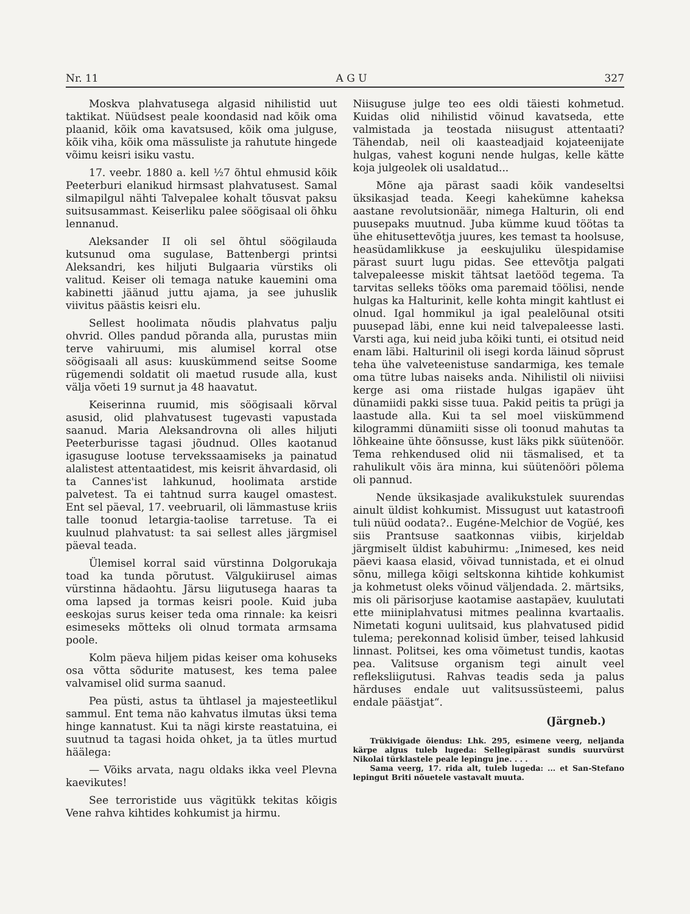Nr. 11 A G U 327
Moskva plahvatusega algasid nihilistid uut taktikat. Nüüdsest peale koondasid nad kõik oma plaanid, kõik oma kavatsused, kõik oma julguse, kõik viha, kõik oma mässuliste ja rahutute hingede võimu keisri isiku vastu.
17. veebr. 1880 a. kell ½7 õhtul ehmusid kõik Peeterburi elanikud hirmsast plahvatusest. Samal silmapilgul nähti Talvepalee kohalt tõusvat paksu suitsusammast. Keiserliku palee söögisaal oli õhku lennanud.
Aleksander II oli sel õhtul söögilauda kutsunud oma sugulase, Battenbergi printsi Aleksandri, kes hiljuti Bulgaaria vürstiks oli valitud. Keiser oli temaga natuke kauemini oma kabinetti jäänud juttu ajama, ja see juhuslik viivitus päästis keisri elu.
Sellest hoolimata nõudis plahvatus palju ohvrid. Olles pandud põranda alla, purustas miin terve vahiruumi, mis alumisel korral otse söögisaali all asus: kuuskümmend seitse Soome rügemendi soldatit oli maetud rusude alla, kust välja võeti 19 surnut ja 48 haavatut.
Keiserinna ruumid, mis söögisaali kõrval asusid, olid plahvatusest tugevasti vapustada saanud. Maria Aleksandrovna oli alles hiljuti Peeterburisse tagasi jõudnud. Olles kaotanud igasuguse lootuse tervekssaamiseks ja painatud alalistest attentaatidest, mis keisrit ähvardasid, oli ta Cannes'ist lahkunud, hoolimata arstide palvetest. Ta ei tahtnud surra kaugel omastest. Ent sel päeval, 17. veebruaril, oli lämmastuse kriis talle toonud letargia-taolise tarretuse. Ta ei kuulnud plahvatust: ta sai sellest alles järgmisel päeval teada.
Ülemisel korral said vürstinna Dolgorukaja toad ka tunda põrutust. Välgukiirusel aimas vürstinna hädaohtu. Järsu liigutusega haaras ta oma lapsed ja tormas keisri poole. Kuid juba eeskojas surus keiser teda oma rinnale: ka keisri esimeseks mõtteks oli olnud tormata armsama poole.
Kolm päeva hiljem pidas keiser oma kohuseks osa võtta sõdurite matusest, kes tema palee valvamisel olid surma saanud.
Pea püsti, astus ta ühtlasel ja majesteetlikul sammul. Ent tema näo kahvatus ilmutas üksi tema hinge kannatust. Kui ta nägi kirste reastatuina, ei suutnud ta tagasi hoida ohket, ja ta ütles murtud häälega:
— Võiks arvata, nagu oldaks ikka veel Plevna kaevikutes!
See terroristide uus vägitükk tekitas kõigis Vene rahva kihtides kohkumist ja hirmu.
Niisuguse julge teo ees oldi täiesti kohmetud. Kuidas olid nihilistid võinud kavatseda, ette valmistada ja teostada niisugust attentaati? Tähendab, neil oli kaasteadjaid kojateenijate hulgas, vahest koguni nende hulgas, kelle kätte koja julgeolek oli usaldatud...
Mõne aja pärast saadi kõik vandeseltsi üksikasjad teada. Keegi kahekümne kaheksa aastane revolutsionäär, nimega Halturin, oli end puusepaks muutnud. Juba kümme kuud töötas ta ühe ehitusettevõtja juures, kes temast ta hoolsuse, heasüdamlikkuse ja eeskujuliku ülespidamise pärast suurt lugu pidas. See ettevõtja palgati talvepaleesse miskit tähtsat laetööd tegema. Ta tarvitas selleks tööks oma paremaid töölisi, nende hulgas ka Halturinit, kelle kohta mingit kahtlust ei olnud. Igal hommikul ja igal pealelõunal otsiti puusepad läbi, enne kui neid talvepaleesse lasti. Varsti aga, kui neid juba kõiki tunti, ei otsitud neid enam läbi. Halturinil oli isegi korda läinud sõprust teha ühe valveteenistuse sandarmiga, kes temale oma tütre lubas naiseks anda. Nihilistil oli niiviisi kerge asi oma riistade hulgas igapäev üht dünamiidi pakki sisse tuua. Pakid peitis ta prügi ja laastude alla. Kui ta sel moel viiskümmend kilogrammi dünamiiti sisse oli toonud mahutas ta lõhkeaine ühte õõnsusse, kust läks pikk süütenöör. Tema rehkendused olid nii täsmalised, et ta rahulikult võis ära minna, kui süütenööri põlema oli pannud.
Nende üksikasjade avalikukstulek suurendas ainult üldist kohkumist. Missugust uut katastroofi tuli nüüd oodata?.. Eugéne-Melchior de Vogüé, kes siis Prantsuse saatkonnas viibis, kirjeldab järgmiselt üldist kabuhirmu: „Inimesed, kes neid päevi kaasa elasid, võivad tunnistada, et ei olnud sõnu, millega kõigi seltskonna kihtide kohkumist ja kohmetust oleks võinud väljendada. 2. märtsiks, mis oli pärisorjuse kaotamise aastapäev, kuulutati ette miiniplahvatusi mitmes pealinna kvartaalis. Nimetati koguni uulitsaid, kus plahvatused pidid tulema; perekonnad kolisid ümber, teised lahkusid linnast. Politsei, kes oma võimetust tundis, kaotas pea. Valitsuse organism tegi ainult veel refleksliigutusi. Rahvas teadis seda ja palus härduses endale uut valitsussüsteemi, palus endale päästjat“.
(Järgneb.)
Trükivigade õiendus: Lhk. 295, esimene veerg, neljanda kärpe algus tuleb lugeda: Sellegipärast sundis suurvürst Nikolai türklastele peale lepingu jne. . . .
Sama veerg, 17. rida alt, tuleb lugeda: ... et San-Stefano lepingut Briti nõuetele vastavalt muuta.